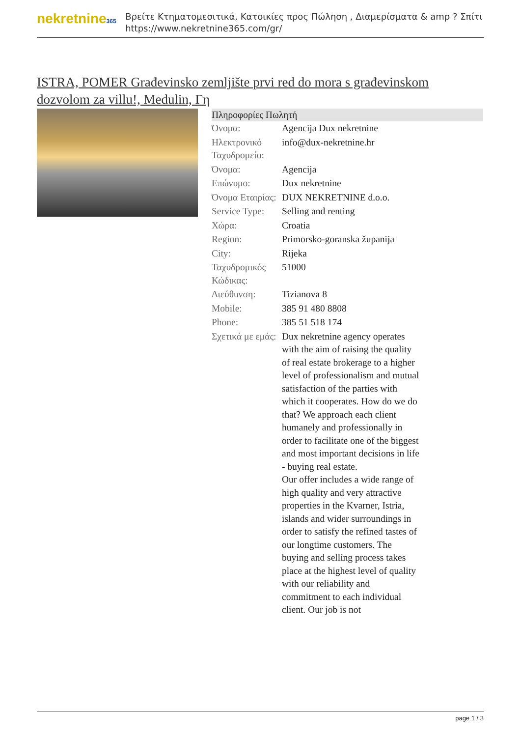nekretnine365
Βρείτε Κτηματομεσιτικά, Κατοικίες προς Πώληση , Διαμερίσματα & amp ? Σπίτι
https://www.nekretnine365.com/gr/
ISTRA, POMER Građevinsko zemljište prvi red do mora s građevinskom dozvolom za villu!, Medulin, Γη
| Πληροφορίες Πωλητή | |
| --- | --- |
| Όνομα: | Agencija Dux nekretnine |
| Ηλεκτρονικό Ταχυδρομείο: | info@dux-nekretnine.hr |
| Όνομα: | Agencija |
| Επώνυμο: | Dux nekretnine |
| Όνομα Εταιρίας: | DUX NEKRETNINE d.o.o. |
| Service Type: | Selling and renting |
| Χώρα: | Croatia |
| Region: | Primorsko-goranska županija |
| City: | Rijeka |
| Ταχυδρομικός Κώδικας: | 51000 |
| Διεύθυνση: | Tizianova 8 |
| Mobile: | 385 91 480 8808 |
| Phone: | 385 51 518 174 |
| Σχετικά με εμάς: | Dux nekretnine agency operates with the aim of raising the quality of real estate brokerage to a higher level of professionalism and mutual satisfaction of the parties with which it cooperates. How do we do that? We approach each client humanely and professionally in order to facilitate one of the biggest and most important decisions in life - buying real estate. Our offer includes a wide range of high quality and very attractive properties in the Kvarner, Istria, islands and wider surroundings in order to satisfy the refined tastes of our longtime customers. The buying and selling process takes place at the highest level of quality with our reliability and commitment to each individual client. Our job is not |
page 1 / 3